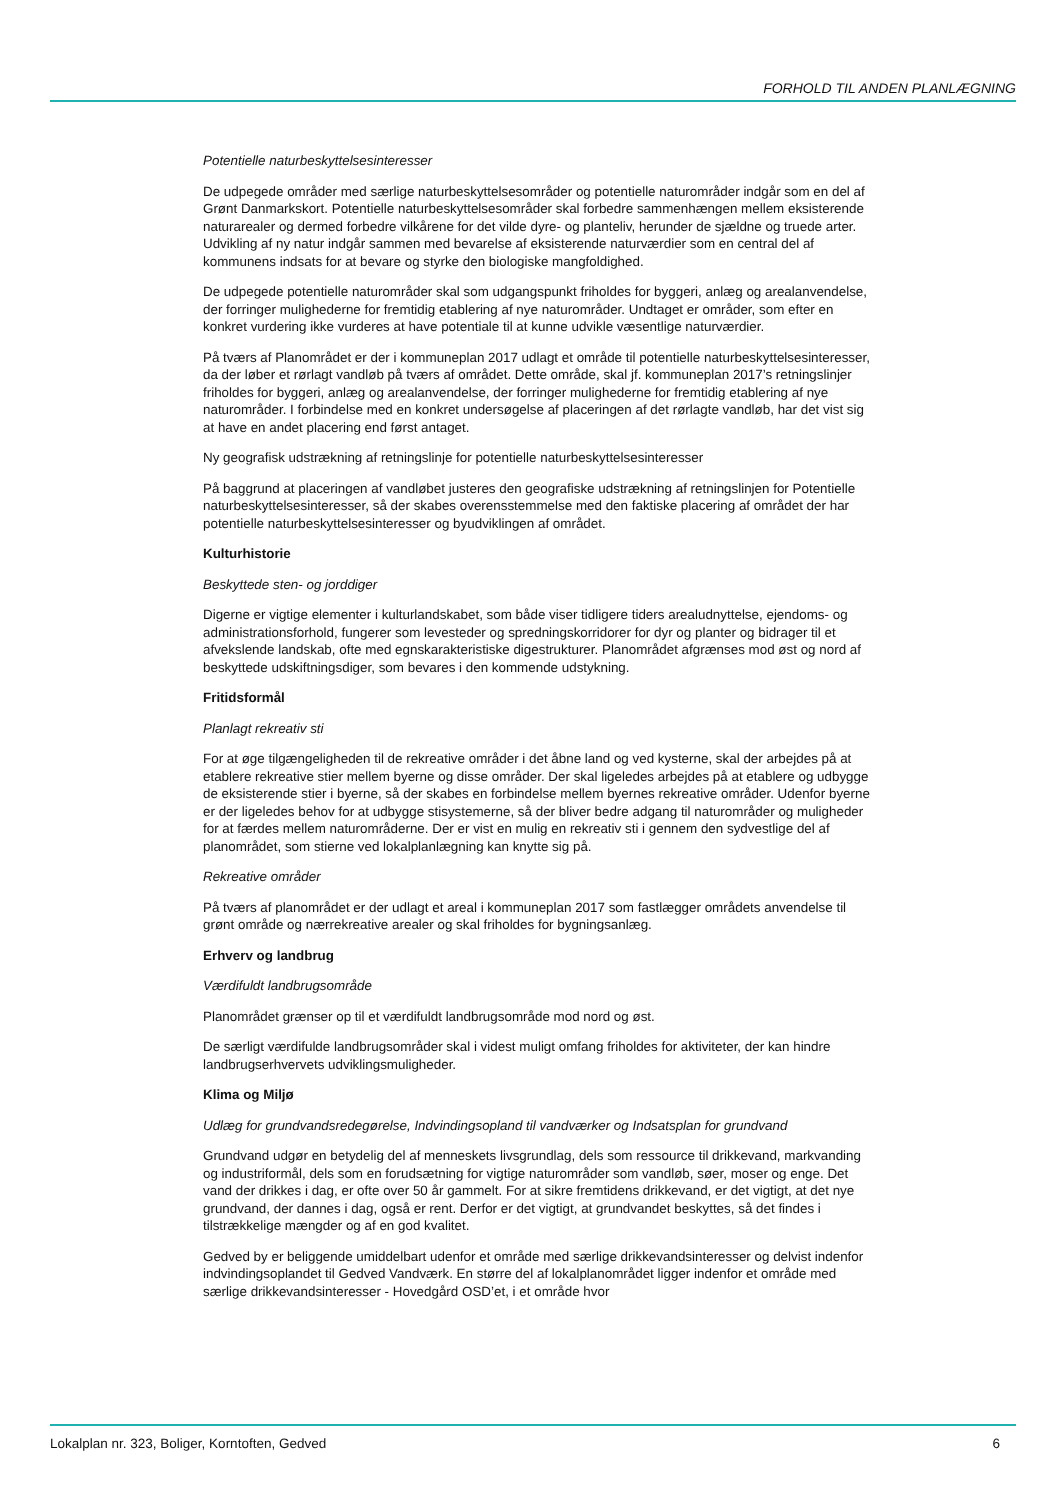FORHOLD TIL ANDEN PLANLÆGNING
Potentielle naturbeskyttelsesinteresser
De udpegede områder med særlige naturbeskyttelsesområder og potentielle naturområder indgår som en del af Grønt Danmarkskort. Potentielle naturbeskyttelsesområder skal forbedre sammenhængen mellem eksisterende naturarealer og dermed forbedre vilkårene for det vilde dyre- og planteliv, herunder de sjældne og truede arter. Udvikling af ny natur indgår sammen med bevarelse af eksisterende naturværdier som en central del af kommunens indsats for at bevare og styrke den biologiske mangfoldighed.
De udpegede potentielle naturområder skal som udgangspunkt friholdes for byggeri, anlæg og arealanvendelse, der forringer mulighederne for fremtidig etablering af nye naturområder. Undtaget er områder, som efter en konkret vurdering ikke vurderes at have potentiale til at kunne udvikle væsentlige naturværdier.
På tværs af Planområdet er der i kommuneplan 2017 udlagt et område til potentielle naturbeskyttelsesinteresser, da der løber et rørlagt vandløb på tværs af området. Dette område, skal jf. kommuneplan 2017’s retningslinjer friholdes for byggeri, anlæg og arealanvendelse, der forringer mulighederne for fremtidig etablering af nye naturområder. I forbindelse med en konkret undersøgelse af placeringen af det rørlagte vandløb, har det vist sig at have en andet placering end først antaget.
Ny geografisk udstrækning af retningslinje for potentielle naturbeskyttelsesinteresser
På baggrund at placeringen af vandløbet justeres den geografiske udstrækning af retningslinjen for Potentielle naturbeskyttelsesinteresser, så der skabes overensstemmelse med den faktiske placering af området der har potentielle naturbeskyttelsesinteresser og byudviklingen af området.
Kulturhistorie
Beskyttede sten- og jorddiger
Digerne er vigtige elementer i kulturlandskabet, som både viser tidligere tiders arealudnyttelse, ejendoms- og administrationsforhold, fungerer som levesteder og spredningskorridorer for dyr og planter og bidrager til et afvekslende landskab, ofte med egnskarakteristiske digestrukturer. Planområdet afgrænses mod øst og nord af beskyttede udskiftningsdiger, som bevares i den kommende udstykning.
Fritidsformål
Planlagt rekreativ sti
For at øge tilgængeligheden til de rekreative områder i det åbne land og ved kysterne, skal der arbejdes på at etablere rekreative stier mellem byerne og disse områder. Der skal ligeledes arbejdes på at etablere og udbygge de eksisterende stier i byerne, så der skabes en forbindelse mellem byernes rekreative områder. Udenfor byerne er der ligeledes behov for at udbygge stisystemerne, så der bliver bedre adgang til naturområder og muligheder for at færdes mellem naturområderne. Der er vist en mulig en rekreativ sti i gennem den sydvestlige del af planområdet, som stierne ved lokalplanlægning kan knytte sig på.
Rekreative områder
På tværs af planområdet er der udlagt et areal i kommuneplan 2017 som fastlægger områdets anvendelse til grønt område og nærrekreative arealer og skal friholdes for bygningsanlæg.
Erhverv og landbrug
Værdifuldt landbrugsområde
Planområdet grænser op til et værdifuldt landbrugsområde mod nord og øst.
De særligt værdifulde landbrugsområder skal i videst muligt omfang friholdes for aktiviteter, der kan hindre landbrugserhvervets udviklingsmuligheder.
Klima og Miljø
Udlæg for grundvandsredegørelse, Indvindingsopland til vandværker og Indsatsplan for grundvand
Grundvand udgør en betydelig del af menneskets livsgrundlag, dels som ressource til drikkevand, markvanding og industriformål, dels som en forudsætning for vigtige naturområder som vandløb, søer, moser og enge. Det vand der drikkes i dag, er ofte over 50 år gammelt. For at sikre fremtidens drikkevand, er det vigtigt, at det nye grundvand, der dannes i dag, også er rent. Derfor er det vigtigt, at grundvandet beskyttes, så det findes i tilstrækkelige mængder og af en god kvalitet.
Gedved by er beliggende umiddelbart udenfor et område med særlige drikkevandsinteresser og delvist indenfor indvindingsoplandet til Gedved Vandværk. En større del af lokalplanområdet ligger indenfor et område med særlige drikkevandsinteresser - Hovedgård OSD’et, i et område hvor
Lokalplan nr. 323, Boliger, Korntoften, Gedved 6